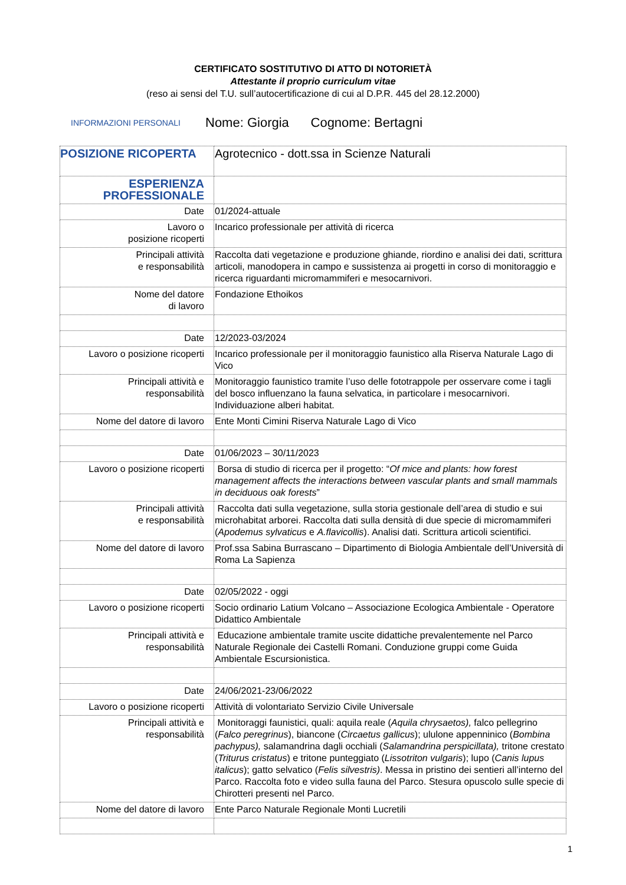CERTIFICATO SOSTITUTIVO DI ATTO DI NOTORIETÀ
Attestante il proprio curriculum vitae
(reso ai sensi del T.U. sull’autocertificazione di cui al D.P.R. 445 del 28.12.2000)
INFORMAZIONI PERSONALI Nome: Giorgia Cognome: Bertagni
| POSIZIONE RICOPERTA | Agrotecnico - dott.ssa in Scienze Naturali |
| ESPERIENZA PROFESSIONALE | |
| Date | 01/2024-attuale |
| Lavoro o posizione ricoperti | Incarico professionale per attività di ricerca |
| Principali attività e responsabilità | Raccolta dati vegetazione e produzione ghiande, riordino e analisi dei dati, scrittura articoli, manodopera in campo e sussistenza ai progetti in corso di monitoraggio e ricerca riguardanti micromammiferi e mesocarnivori. |
| Nome del datore di lavoro | Fondazione Ethoikos |
| Date | 12/2023-03/2024 |
| Lavoro o posizione ricoperti | Incarico professionale per il monitoraggio faunistico alla Riserva Naturale Lago di Vico |
| Principali attività e responsabilità | Monitoraggio faunistico tramite l’uso delle fototrappole per osservare come i tagli del bosco influenzano la fauna selvatica, in particolare i mesocarnivori. Individuazione alberi habitat. |
| Nome del datore di lavoro | Ente Monti Cimini Riserva Naturale Lago di Vico |
| Date | 01/06/2023 – 30/11/2023 |
| Lavoro o posizione ricoperti | Borsa di studio di ricerca per il progetto: “ Of mice and plants: how forest management affects the interactions between vascular plants and small mammals in deciduous oak forests ” |
| Principali attività e responsabilità | Raccolta dati sulla vegetazione, sulla storia gestionale dell’area di studio e sui microhabitat arborei. Raccolta dati sulla densità di due specie di micromammiferi ( Apodemus sylvaticus e A.flavicollis ). Analisi dati. Scrittura articoli scientifici. |
| Nome del datore di lavoro | Prof.ssa Sabina Burrascano – Dipartimento di Biologia Ambientale dell’Università di Roma La Sapienza |
| Date | 02/05/2022 - oggi |
| Lavoro o posizione ricoperti | Socio ordinario Latium Volcano – Associazione Ecologica Ambientale - Operatore Didattico Ambientale |
| Principali attività e responsabilità | Educazione ambientale tramite uscite didattiche prevalentemente nel Parco Naturale Regionale dei Castelli Romani. Conduzione gruppi come Guida Ambientale Escursionistica. |
| Date | 24/06/2021-23/06/2022 |
| Lavoro o posizione ricoperti | Attività di volontariato Servizio Civile Universale |
| Principali attività e responsabilità | Monitoraggi faunistici, quali: aquila reale ( Aquila chrysaetos), falco pellegrino ( Falco peregrinus ), biancone ( Circaetus gallicus ); ululone appenninico ( Bombina pachypus), salamandrina dagli occhiali ( Salamandrina perspicillata), tritone crestato ( Triturus cristatus ) e tritone punteggiato ( Lissotriton vulgaris ); lupo ( Canis lupus italicus ); gatto selvatico ( Felis silvestris) . Messa in pristino dei sentieri all’interno del Parco. Raccolta foto e video sulla fauna del Parco. Stesura opuscolo sulle specie di Chirotteri presenti nel Parco. |
| Nome del datore di lavoro | Ente Parco Naturale Regionale Monti Lucretili |
1